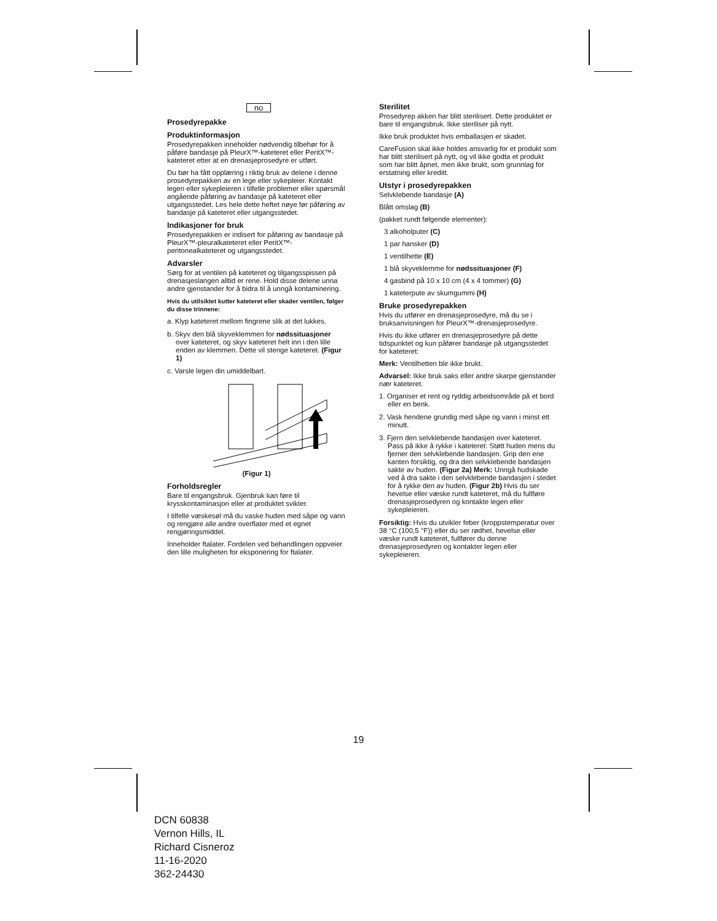no
Prosedyrepakke
Produktinformasjon
Prosedyrepakken inneholder nødvendig tilbehør for å påføre bandasje på PleurX™-kateteret eller PeritX™-kateteret etter at en drenasjeprosedyre er utført.
Du bør ha fått opplæring i riktig bruk av delene i denne prosedyrepakken av en lege eller sykepleier. Kontakt legen eller sykepleieren i tilfelle problemer eller spørsmål angående påføring av bandasje på kateteret eller utgangsstedet. Les hele dette heftet nøye før påføring av bandasje på kateteret eller utgangsstedet.
Indikasjoner for bruk
Prosedyrepakken er indisert for påføring av bandasje på PleurX™-pleuralkateteret eller PeritX™-peritonealkateteret og utgangsstedet.
Advarsler
Sørg for at ventilen på kateteret og tilgangsspissen på drenasjeslangen alltid er rene. Hold disse delene unna andre gjenstander for å bidra til å unngå kontaminering.
Hvis du utilsiktet kutter kateteret eller skader ventilen, følger du disse trinnene:
a. Klyp kateteret mellom fingrene slik at det lukkes.
b. Skyv den blå skyveklemmen for nødssituasjoner over kateteret, og skyv kateteret helt inn i den lille enden av klemmen. Dette vil stenge kateteret. (Figur 1)
c. Varsle legen din umiddelbart.
(Figur 1)
Forholdsregler
Bare til engangsbruk. Gjenbruk kan føre til krysskontaminasjon eller at produktet svikter.
I tilfelle væskesøl må du vaske huden med såpe og vann og rengjøre alle andre overflater med et egnet rengjøringsmiddel.
Inneholder ftalater. Fordelen ved behandlingen oppveier den lille muligheten for eksponering for ftalater.
Sterilitet
Prosedyrep akken har blitt sterilisert. Dette produktet er bare til engangsbruk. Ikke steriliser på nytt.
Ikke bruk produktet hvis emballasjen er skadet.
CareFusion skal ikke holdes ansvarlig for et produkt som har blitt sterilisert på nytt, og vil ikke godta et produkt som har blitt åpnet, men ikke brukt, som grunnlag for erstatning eller kreditt.
Utstyr i prosedyrepakken
Selvklebende bandasje (A)
Blått omslag (B)
(pakket rundt følgende elementer):
3 alkoholputer (C)
1 par hansker (D)
1 ventilhette (E)
1 blå skyveklemme for nødssituasjoner (F)
4 gasbind på 10 x 10 cm (4 x 4 tommer) (G)
1 kateterpute av skumgummi (H)
Bruke prosedyrepakken
Hvis du utfører en drenasjeprosedyre, må du se i bruksanvisningen for PleurX™-drenasjeprosedyre.
Hvis du ikke utfører en drenasjeprosedyre på dette tidspunktet og kun påfører bandasje på utgangsstedet for kateteret:
Merk: Ventilhetten blir ikke brukt.
Advarsel: Ikke bruk saks eller andre skarpe gjenstander nær kateteret.
1. Organiser et rent og ryddig arbeidsområde på et bord eller en benk.
2. Vask hendene grundig med såpe og vann i minst ett minutt.
3. Fjern den selvklebende bandasjen over kateteret. Pass på ikke å rykke i kateteret: Støtt huden mens du fjerner den selvklebende bandasjen. Grip den ene kanten forsiktig, og dra den selvklebende bandasjen sakte av huden. (Figur 2a) Merk: Unngå hudskade ved å dra sakte i den selvklebende bandasjen i stedet for å rykke den av huden. (Figur 2b) Hvis du ser hevelse eller væske rundt kateteret, må du fullføre drenasjeprosedyren og kontakte legen eller sykepleieren.
Forsiktig: Hvis du utvikler feber (kroppstemperatur over 38 °C (100,5 °F)) eller du ser rødhet, hevelse eller væske rundt kateteret, fullfører du denne drenasjeprosedyren og kontakter legen eller sykepleieren.
19
DCN 60838
Vernon Hills, IL
Richard Cisneroz
11-16-2020
362-24430